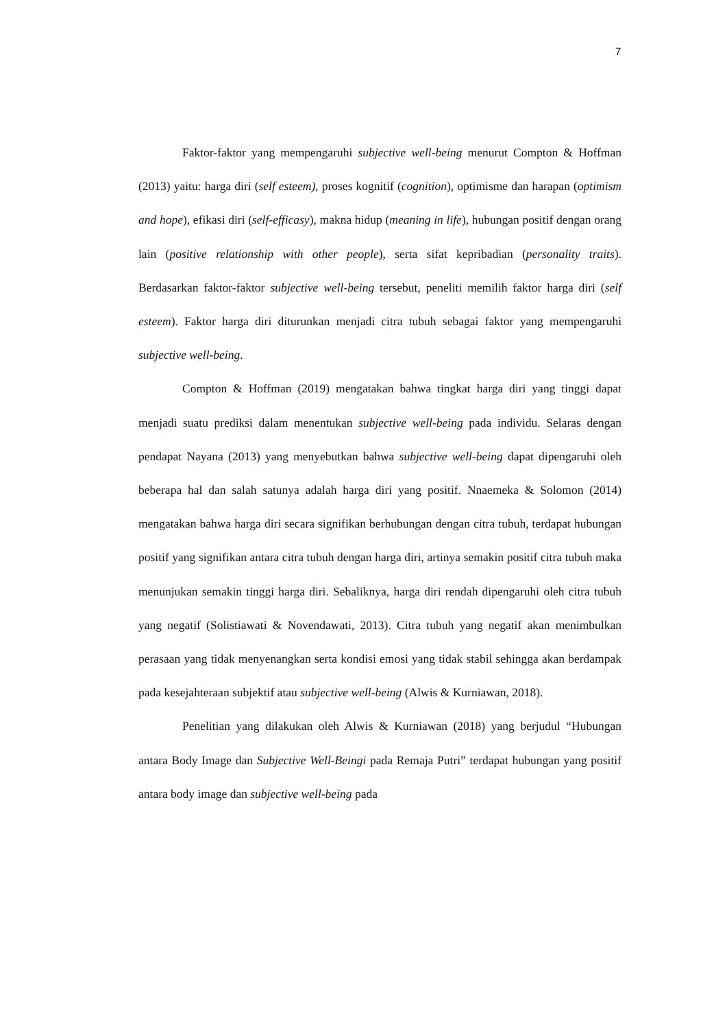7
Faktor-faktor yang mempengaruhi subjective well-being menurut Compton & Hoffman (2013) yaitu: harga diri (self esteem), proses kognitif (cognition), optimisme dan harapan (optimism and hope), efikasi diri (self-efficasy), makna hidup (meaning in life), hubungan positif dengan orang lain (positive relationship with other people), serta sifat kepribadian (personality traits). Berdasarkan faktor-faktor subjective well-being tersebut, peneliti memilih faktor harga diri (self esteem). Faktor harga diri diturunkan menjadi citra tubuh sebagai faktor yang mempengaruhi subjective well-being.
Compton & Hoffman (2019) mengatakan bahwa tingkat harga diri yang tinggi dapat menjadi suatu prediksi dalam menentukan subjective well-being pada individu. Selaras dengan pendapat Nayana (2013) yang menyebutkan bahwa subjective well-being dapat dipengaruhi oleh beberapa hal dan salah satunya adalah harga diri yang positif. Nnaemeka & Solomon (2014) mengatakan bahwa harga diri secara signifikan berhubungan dengan citra tubuh, terdapat hubungan positif yang signifikan antara citra tubuh dengan harga diri, artinya semakin positif citra tubuh maka menunjukan semakin tinggi harga diri. Sebaliknya, harga diri rendah dipengaruhi oleh citra tubuh yang negatif (Solistiawati & Novendawati, 2013). Citra tubuh yang negatif akan menimbulkan perasaan yang tidak menyenangkan serta kondisi emosi yang tidak stabil sehingga akan berdampak pada kesejahteraan subjektif atau subjective well-being (Alwis & Kurniawan, 2018).
Penelitian yang dilakukan oleh Alwis & Kurniawan (2018) yang berjudul “Hubungan antara Body Image dan Subjective Well-Beingi pada Remaja Putri” terdapat hubungan yang positif antara body image dan subjective well-being pada